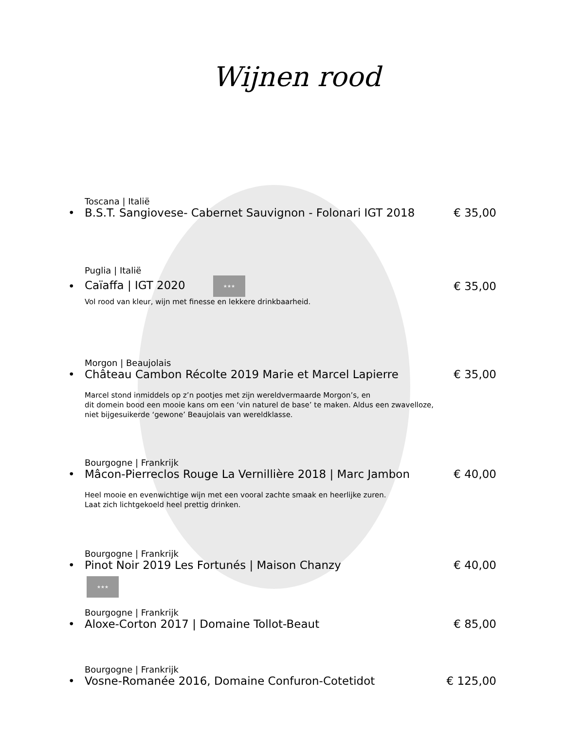Wijnen rood
Toscana | Italië
• B.S.T. Sangiovese- Cabernet Sauvignon - Folonari IGT 2018 € 35,00
Puglia | Italië
• Caïaffa | IGT 2020 ★★★ € 35,00
Vol rood van kleur, wijn met finesse en lekkere drinkbaarheid.
Morgon | Beaujolais
• Château Cambon Récolte 2019 Marie et Marcel Lapierre € 35,00
Marcel stond inmiddels op z’n pootjes met zijn wereldvermaarde Morgon’s, en
dit domein bood een mooie kans om een ‘vin naturel de base’ te maken. Aldus een zwavelloze,
niet bijgesuikerde ‘gewone’ Beaujolais van wereldklasse.
Bourgogne | Frankrijk
• Mâcon-Pierreclos Rouge La Vernillière 2018 | Marc Jambon € 40,00
Heel mooie en evenwichtige wijn met een vooral zachte smaak en heerlijke zuren.
Laat zich lichtgekoeld heel prettig drinken.
Bourgogne | Frankrijk
• Pinot Noir 2019 Les Fortunés | Maison Chanzy € 40,00
★★★
Bourgogne | Frankrijk
• Aloxe-Corton 2017 | Domaine Tollot-Beaut € 85,00
Bourgogne | Frankrijk
• Vosne-Romanée 2016, Domaine Confuron-Cotetidot € 125,00